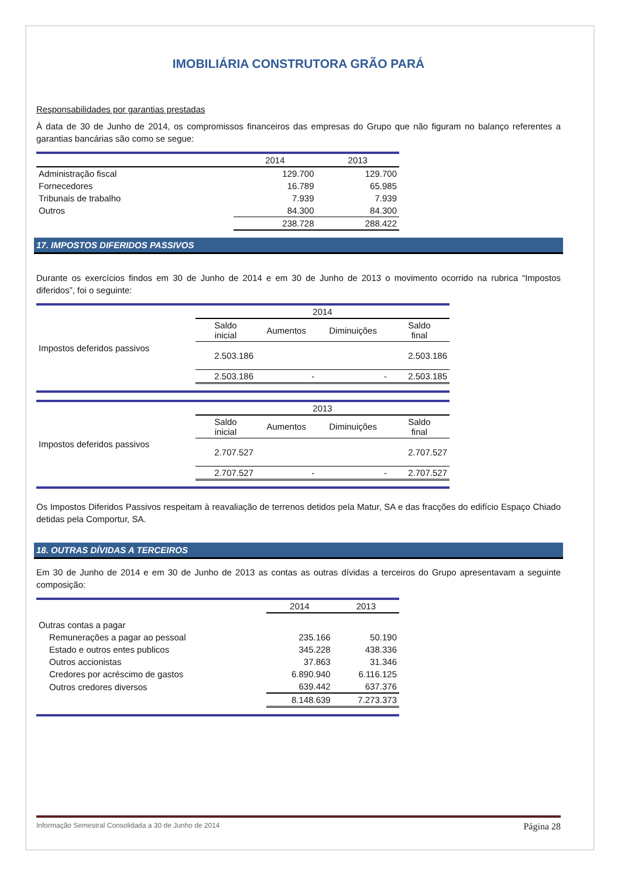IMOBILIÁRIA CONSTRUTORA GRÃO PARÁ
Responsabilidades por garantias prestadas
À data de 30 de Junho de 2014, os compromissos financeiros das empresas do Grupo que não figuram no balanço referentes a garantias bancárias são como se segue:
| | 2014 | 2013 |
| --- | --- | --- |
| Administração fiscal | 129.700 | 129.700 |
| Fornecedores | 16.789 | 65.985 |
| Tribunais de trabalho | 7.939 | 7.939 |
| Outros | 84.300 | 84.300 |
| | 238.728 | 288.422 |
17. IMPOSTOS DIFERIDOS PASSIVOS
Durante os exercícios findos em 30 de Junho de 2014 e em 30 de Junho de 2013 o movimento ocorrido na rubrica “Impostos diferidos”, foi o seguinte:
| | 2014 | | | |
| | Saldo inicial | Aumentos | Diminuições | Saldo final |
| Impostos deferidos passivos | 2.503.186 | | | 2.503.186 |
| | 2.503.186 | - | - | 2.503.185 |
| | 2013 | | | |
| | Saldo inicial | Aumentos | Diminuições | Saldo final |
| Impostos deferidos passivos | 2.707.527 | | | 2.707.527 |
| | 2.707.527 | - | - | 2.707.527 |
Os Impostos Diferidos Passivos respeitam à reavaliação de terrenos detidos pela Matur, SA e das fracções do edifício Espaço Chiado detidas pela Comportur, SA.
18. OUTRAS DÍVIDAS A TERCEIROS
Em 30 de Junho de 2014 e em 30 de Junho de 2013 as contas as outras dívidas a terceiros do Grupo apresentavam a seguinte composição:
| | 2014 | 2013 |
| --- | --- | --- |
| Outras contas a pagar | | |
| Remunerações a pagar ao pessoal | 235.166 | 50.190 |
| Estado e outros entes publicos | 345.228 | 438.336 |
| Outros accionistas | 37.863 | 31.346 |
| Credores por acréscimo de gastos | 6.890.940 | 6.116.125 |
| Outros credores diversos | 639.442 | 637.376 |
| | 8.148.639 | 7.273.373 |
Informação Semestral Consolidada a 30 de Junho de 2014 Página 28